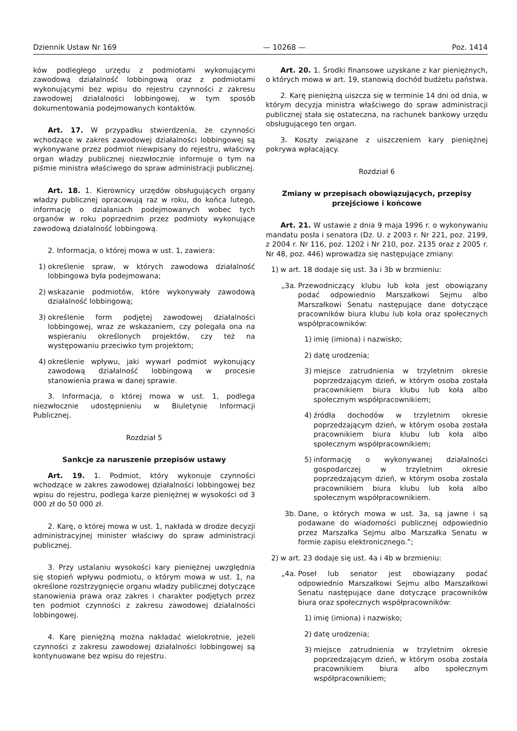Dziennik Ustaw Nr 169 — 10268 — Poz. 1414
ków podległego urzędu z podmiotami wykonującymi zawodową działalność lobbingową oraz z podmiotami wykonującymi bez wpisu do rejestru czynności z zakresu zawodowej działalności lobbingowej, w tym sposób dokumentowania podejmowanych kontaktów.
Art. 17. W przypadku stwierdzenia, że czynności wchodzące w zakres zawodowej działalności lobbingowej są wykonywane przez podmiot niewpisany do rejestru, właściwy organ władzy publicznej niezwłocznie informuje o tym na piśmie ministra właściwego do spraw administracji publicznej.
Art. 18. 1. Kierownicy urzędów obsługujących organy władzy publicznej opracowują raz w roku, do końca lutego, informację o działaniach podejmowanych wobec tych organów w roku poprzednim przez podmioty wykonujące zawodową działalność lobbingową.
2. Informacja, o której mowa w ust. 1, zawiera:
1) określenie spraw, w których zawodowa działalność lobbingowa była podejmowana;
2) wskazanie podmiotów, które wykonywały zawodową działalność lobbingową;
3) określenie form podjętej zawodowej działalności lobbingowej, wraz ze wskazaniem, czy polegała ona na wspieraniu określonych projektów, czy też na występowaniu przeciwko tym projektom;
4) określenie wpływu, jaki wywarł podmiot wykonujący zawodową działalność lobbingową w procesie stanowienia prawa w danej sprawie.
3. Informacja, o której mowa w ust. 1, podlega niezwłocznie udostępnieniu w Biuletynie Informacji Publicznej.
Rozdział 5
Sankcje za naruszenie przepisów ustawy
Art. 19. 1. Podmiot, który wykonuje czynności wchodzące w zakres zawodowej działalności lobbingowej bez wpisu do rejestru, podlega karze pieniężnej w wysokości od 3 000 zł do 50 000 zł.
2. Karę, o której mowa w ust. 1, nakłada w drodze decyzji administracyjnej minister właściwy do spraw administracji publicznej.
3. Przy ustalaniu wysokości kary pieniężnej uwzględnia się stopień wpływu podmiotu, o którym mowa w ust. 1, na określone rozstrzygnięcie organu władzy publicznej dotyczące stanowienia prawa oraz zakres i charakter podjętych przez ten podmiot czynności z zakresu zawodowej działalności lobbingowej.
4. Karę pieniężną można nakładać wielokrotnie, jeżeli czynności z zakresu zawodowej działalności lobbingowej są kontynuowane bez wpisu do rejestru.
Art. 20. 1. Środki finansowe uzyskane z kar pieniężnych, o których mowa w art. 19, stanowią dochód budżetu państwa.
2. Karę pieniężną uiszcza się w terminie 14 dni od dnia, w którym decyzja ministra właściwego do spraw administracji publicznej stała się ostateczna, na rachunek bankowy urzędu obsługującego ten organ.
3. Koszty związane z uiszczeniem kary pieniężnej pokrywa wpłacający.
Rozdział 6
Zmiany w przepisach obowiązujących, przepisy przejściowe i końcowe
Art. 21. W ustawie z dnia 9 maja 1996 r. o wykonywaniu mandatu posła i senatora (Dz. U. z 2003 r. Nr 221, poz. 2199, z 2004 r. Nr 116, poz. 1202 i Nr 210, poz. 2135 oraz z 2005 r. Nr 48, poz. 446) wprowadza się następujące zmiany:
1) w art. 18 dodaje się ust. 3a i 3b w brzmieniu:
„3a. Przewodniczący klubu lub koła jest obowiązany podać odpowiednio Marszałkowi Sejmu albo Marszałkowi Senatu następujące dane dotyczące pracowników biura klubu lub koła oraz społecznych współpracowników:
1) imię (imiona) i nazwisko;
2) datę urodzenia;
3) miejsce zatrudnienia w trzyletnim okresie poprzedzającym dzień, w którym osoba została pracownikiem biura klubu lub koła albo społecznym współpracownikiem;
4) źródła dochodów w trzyletnim okresie poprzedzającym dzień, w którym osoba została pracownikiem biura klubu lub koła albo społecznym współpracownikiem;
5) informację o wykonywanej działalności gospodarczej w trzyletnim okresie poprzedzającym dzień, w którym osoba została pracownikiem biura klubu lub koła albo społecznym współpracownikiem.
3b. Dane, o których mowa w ust. 3a, są jawne i są podawane do wiadomości publicznej odpowiednio przez Marszałka Sejmu albo Marszałka Senatu w formie zapisu elektronicznego.”;
2) w art. 23 dodaje się ust. 4a i 4b w brzmieniu:
„4a. Poseł lub senator jest obowiązany podać odpowiednio Marszałkowi Sejmu albo Marszałkowi Senatu następujące dane dotyczące pracowników biura oraz społecznych współpracowników:
1) imię (imiona) i nazwisko;
2) datę urodzenia;
3) miejsce zatrudnienia w trzyletnim okresie poprzedzającym dzień, w którym osoba została pracownikiem biura albo społecznym współpracownikiem;